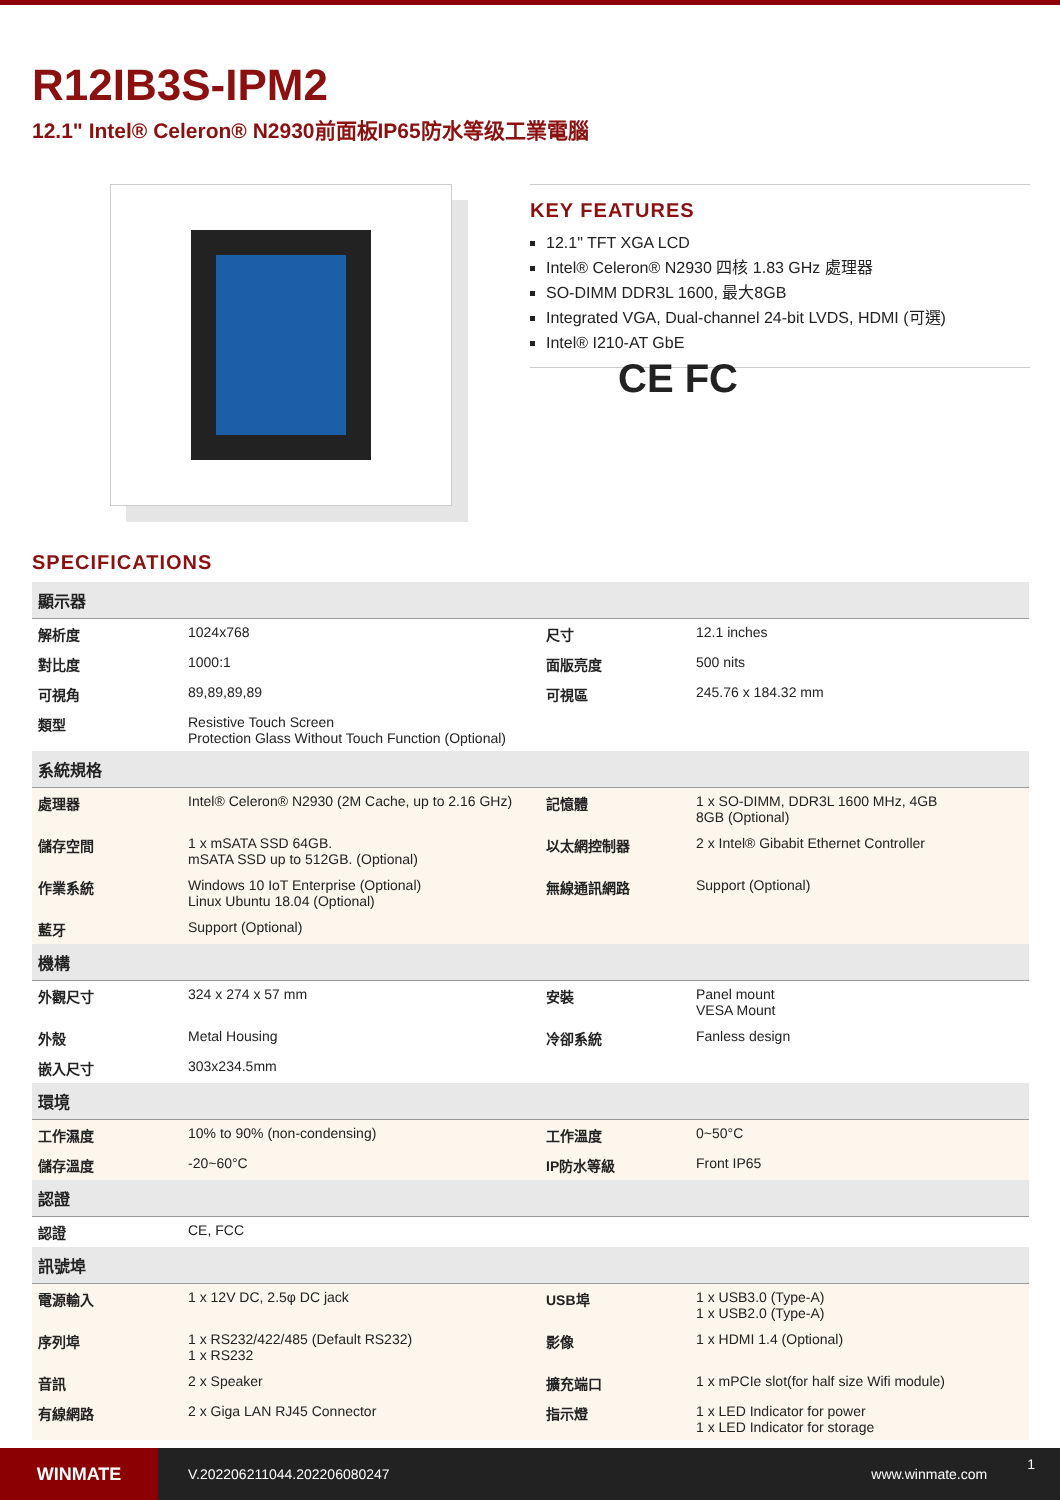R12IB3S-IPM2
12.1" Intel® Celeron® N2930前面板IP65防水等级工業電腦
KEY FEATURES
12.1" TFT XGA LCD
Intel® Celeron® N2930 四核 1.83 GHz 處理器
SO-DIMM DDR3L 1600, 最大8GB
Integrated VGA, Dual-channel 24-bit LVDS, HDMI (可選)
Intel® I210-AT GbE
CE FC
SPECIFICATIONS
| 顯示器 | | | |
| --- | --- | --- | --- |
| 解析度 | 1024x768 | 尺寸 | 12.1 inches |
| 對比度 | 1000:1 | 面版亮度 | 500 nits |
| 可視角 | 89,89,89,89 | 可視區 | 245.76 x 184.32 mm |
| 類型 | Resistive Touch Screen Protection Glass Without Touch Function (Optional) | | |
| 系統規格 | | | |
| 處理器 | Intel® Celeron® N2930 (2M Cache, up to 2.16 GHz) | 記憶體 | 1 x SO-DIMM, DDR3L 1600 MHz, 4GB 8GB (Optional) |
| 儲存空間 | 1 x mSATA SSD 64GB. mSATA SSD up to 512GB. (Optional) | 以太網控制器 | 2 x Intel® Gibabit Ethernet Controller |
| 作業系統 | Windows 10 IoT Enterprise (Optional) Linux Ubuntu 18.04 (Optional) | 無線通訊網路 | Support (Optional) |
| 藍牙 | Support (Optional) | | |
| 機構 | | | |
| 外觀尺寸 | 324 x 274 x 57 mm | 安裝 | Panel mount VESA Mount |
| 外殼 | Metal Housing | 冷卻系統 | Fanless design |
| 嵌入尺寸 | 303x234.5mm | | |
| 環境 | | | |
| 工作濕度 | 10% to 90% (non-condensing) | 工作溫度 | 0~50°C |
| 儲存溫度 | -20~60°C | IP防水等級 | Front IP65 |
| 認證 | | | |
| 認證 | CE, FCC | | |
| 訊號埠 | | | |
| 電源輸入 | 1 x 12V DC, 2.5φ DC jack | USB埠 | 1 x USB3.0 (Type-A) 1 x USB2.0 (Type-A) |
| 序列埠 | 1 x RS232/422/485 (Default RS232) 1 x RS232 | 影像 | 1 x HDMI 1.4 (Optional) |
| 音訊 | 2 x Speaker | 擴充端口 | 1 x mPCIe slot(for half size Wifi module) |
| 有線網路 | 2 x Giga LAN RJ45 Connector | 指示燈 | 1 x LED Indicator for power 1 x LED Indicator for storage |
WINMATE
V.202206211044.202206080247 www.winmate.com
1